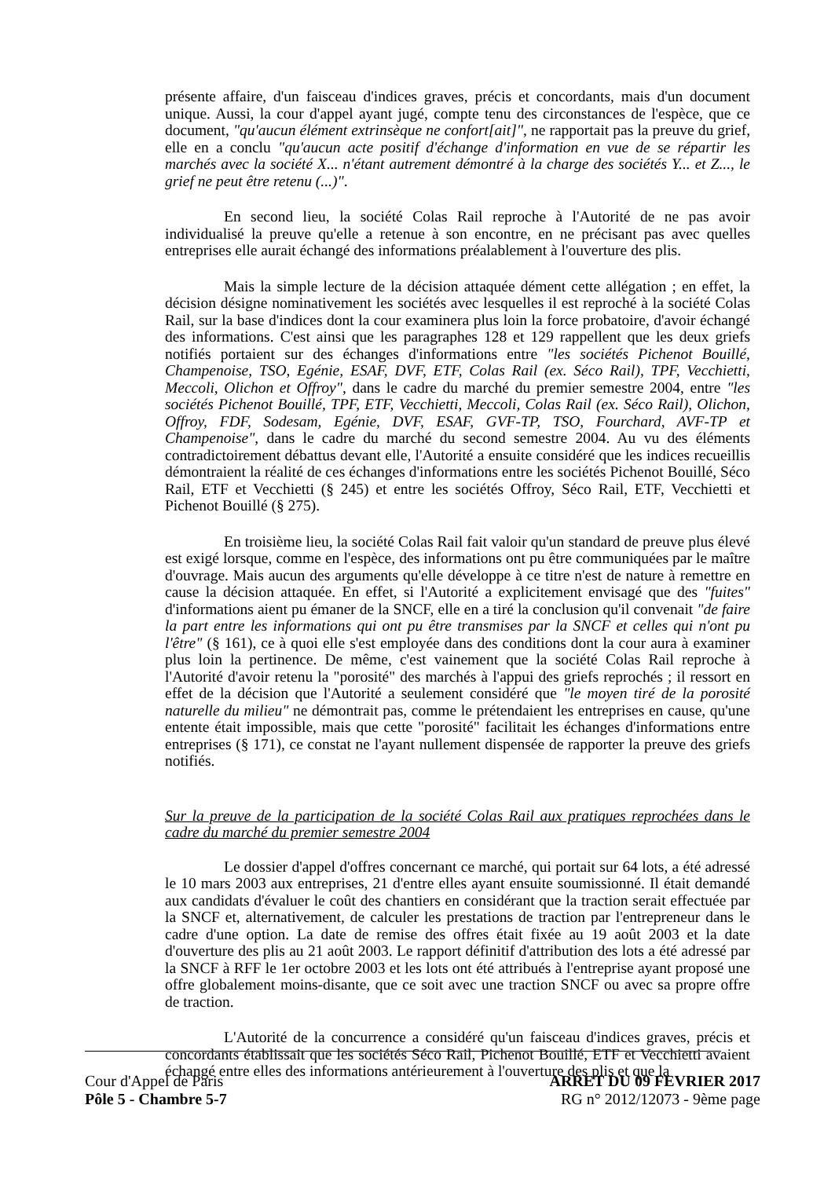présente affaire, d'un faisceau d'indices graves, précis et concordants, mais d'un document unique. Aussi, la cour d'appel ayant jugé, compte tenu des circonstances de l'espèce, que ce document, "qu'aucun élément extrinsèque ne confort[ait]", ne rapportait pas la preuve du grief, elle en a conclu "qu'aucun acte positif d'échange d'information en vue de se répartir les marchés avec la société X... n'étant autrement démontré à la charge des sociétés Y... et Z..., le grief ne peut être retenu (...)".
En second lieu, la société Colas Rail reproche à l'Autorité de ne pas avoir individualisé la preuve qu'elle a retenue à son encontre, en ne précisant pas avec quelles entreprises elle aurait échangé des informations préalablement à l'ouverture des plis.
Mais la simple lecture de la décision attaquée dément cette allégation ; en effet, la décision désigne nominativement les sociétés avec lesquelles il est reproché à la société Colas Rail, sur la base d'indices dont la cour examinera plus loin la force probatoire, d'avoir échangé des informations. C'est ainsi que les paragraphes 128 et 129 rappellent que les deux griefs notifiés portaient sur des échanges d'informations entre "les sociétés Pichenot Bouillé, Champenoise, TSO, Egénie, ESAF, DVF, ETF, Colas Rail (ex. Séco Rail), TPF, Vecchietti, Meccoli, Olichon et Offroy", dans le cadre du marché du premier semestre 2004, entre "les sociétés Pichenot Bouillé, TPF, ETF, Vecchietti, Meccoli, Colas Rail (ex. Séco Rail), Olichon, Offroy, FDF, Sodesam, Egénie, DVF, ESAF, GVF-TP, TSO, Fourchard, AVF-TP et Champenoise", dans le cadre du marché du second semestre 2004. Au vu des éléments contradictoirement débattus devant elle, l'Autorité a ensuite considéré que les indices recueillis démontraient la réalité de ces échanges d'informations entre les sociétés Pichenot Bouillé, Séco Rail, ETF et Vecchietti (§ 245) et entre les sociétés Offroy, Séco Rail, ETF, Vecchietti et Pichenot Bouillé (§ 275).
En troisième lieu, la société Colas Rail fait valoir qu'un standard de preuve plus élevé est exigé lorsque, comme en l'espèce, des informations ont pu être communiquées par le maître d'ouvrage. Mais aucun des arguments qu'elle développe à ce titre n'est de nature à remettre en cause la décision attaquée. En effet, si l'Autorité a explicitement envisagé que des "fuites" d'informations aient pu émaner de la SNCF, elle en a tiré la conclusion qu'il convenait "de faire la part entre les informations qui ont pu être transmises par la SNCF et celles qui n'ont pu l'être" (§ 161), ce à quoi elle s'est employée dans des conditions dont la cour aura à examiner plus loin la pertinence. De même, c'est vainement que la société Colas Rail reproche à l'Autorité d'avoir retenu la "porosité" des marchés à l'appui des griefs reprochés ; il ressort en effet de la décision que l'Autorité a seulement considéré que "le moyen tiré de la porosité naturelle du milieu" ne démontrait pas, comme le prétendaient les entreprises en cause, qu'une entente était impossible, mais que cette "porosité" facilitait les échanges d'informations entre entreprises (§ 171), ce constat ne l'ayant nullement dispensée de rapporter la preuve des griefs notifiés.
Sur la preuve de la participation de la société Colas Rail aux pratiques reprochées dans le cadre du marché du premier semestre 2004
Le dossier d'appel d'offres concernant ce marché, qui portait sur 64 lots, a été adressé le 10 mars 2003 aux entreprises, 21 d'entre elles ayant ensuite soumissionné. Il était demandé aux candidats d'évaluer le coût des chantiers en considérant que la traction serait effectuée par la SNCF et, alternativement, de calculer les prestations de traction par l'entrepreneur dans le cadre d'une option. La date de remise des offres était fixée au 19 août 2003 et la date d'ouverture des plis au 21 août 2003. Le rapport définitif d'attribution des lots a été adressé par la SNCF à RFF le 1er octobre 2003 et les lots ont été attribués à l'entreprise ayant proposé une offre globalement moins-disante, que ce soit avec une traction SNCF ou avec sa propre offre de traction.
L'Autorité de la concurrence a considéré qu'un faisceau d'indices graves, précis et concordants établissait que les sociétés Séco Rail, Pichenot Bouillé, ETF et Vecchietti avaient échangé entre elles des informations antérieurement à l'ouverture des plis et que la
Cour d'Appel de Paris
Pôle 5 - Chambre 5-7
ARRET DU 09 FEVRIER 2017
RG n° 2012/12073 - 9ème page